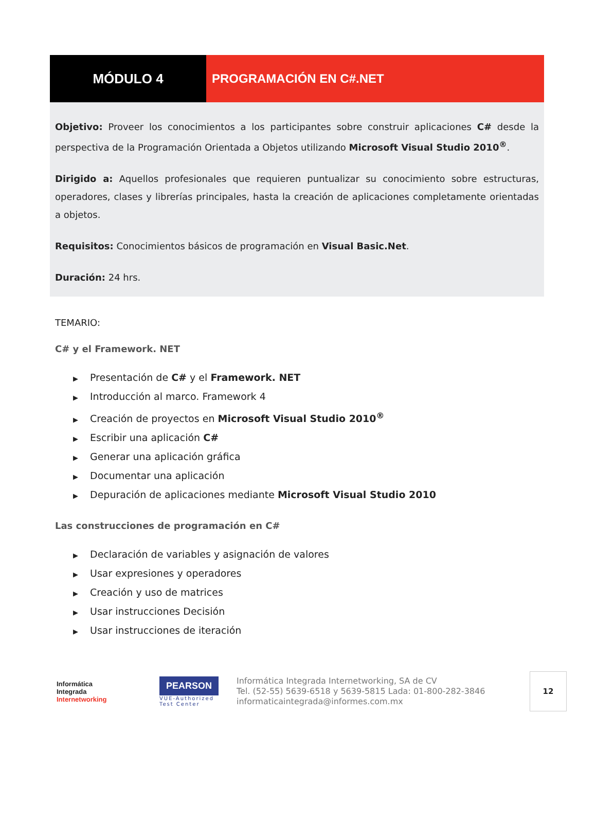MÓDULO 4 PROGRAMACIÓN EN C#.NET
Objetivo: Proveer los conocimientos a los participantes sobre construir aplicaciones C# desde la perspectiva de la Programación Orientada a Objetos utilizando Microsoft Visual Studio 2010<sup>®</sup>.
Dirigido a: Aquellos profesionales que requieren puntualizar su conocimiento sobre estructuras, operadores, clases y librerías principales, hasta la creación de aplicaciones completamente orientadas a objetos.
Requisitos: Conocimientos básicos de programación en Visual Basic.Net.
Duración: 24 hrs.
TEMARIO:
C# y el Framework. NET
▶ Presentación de C# y el Framework. NET
▶ Introducción al marco. Framework 4
▶ Creación de proyectos en Microsoft Visual Studio 2010<sup>®</sup>
▶ Escribir una aplicación C#
▶ Generar una aplicación gráfica
▶ Documentar una aplicación
▶ Depuración de aplicaciones mediante Microsoft Visual Studio 2010
Las construcciones de programación en C#
▶ Declaración de variables y asignación de valores
▶ Usar expresiones y operadores
▶ Creación y uso de matrices
▶ Usar instrucciones Decisión
▶ Usar instrucciones de iteración
Informática
Integrada
Internetworking
PEARSON
VUE-Authorized Test Center
Informática Integrada Internetworking, SA de CV
Tel. (52-55) 5639-6518 y 5639-5815 Lada: 01-800-282-3846
informaticaintegrada@informes.com.mx
12